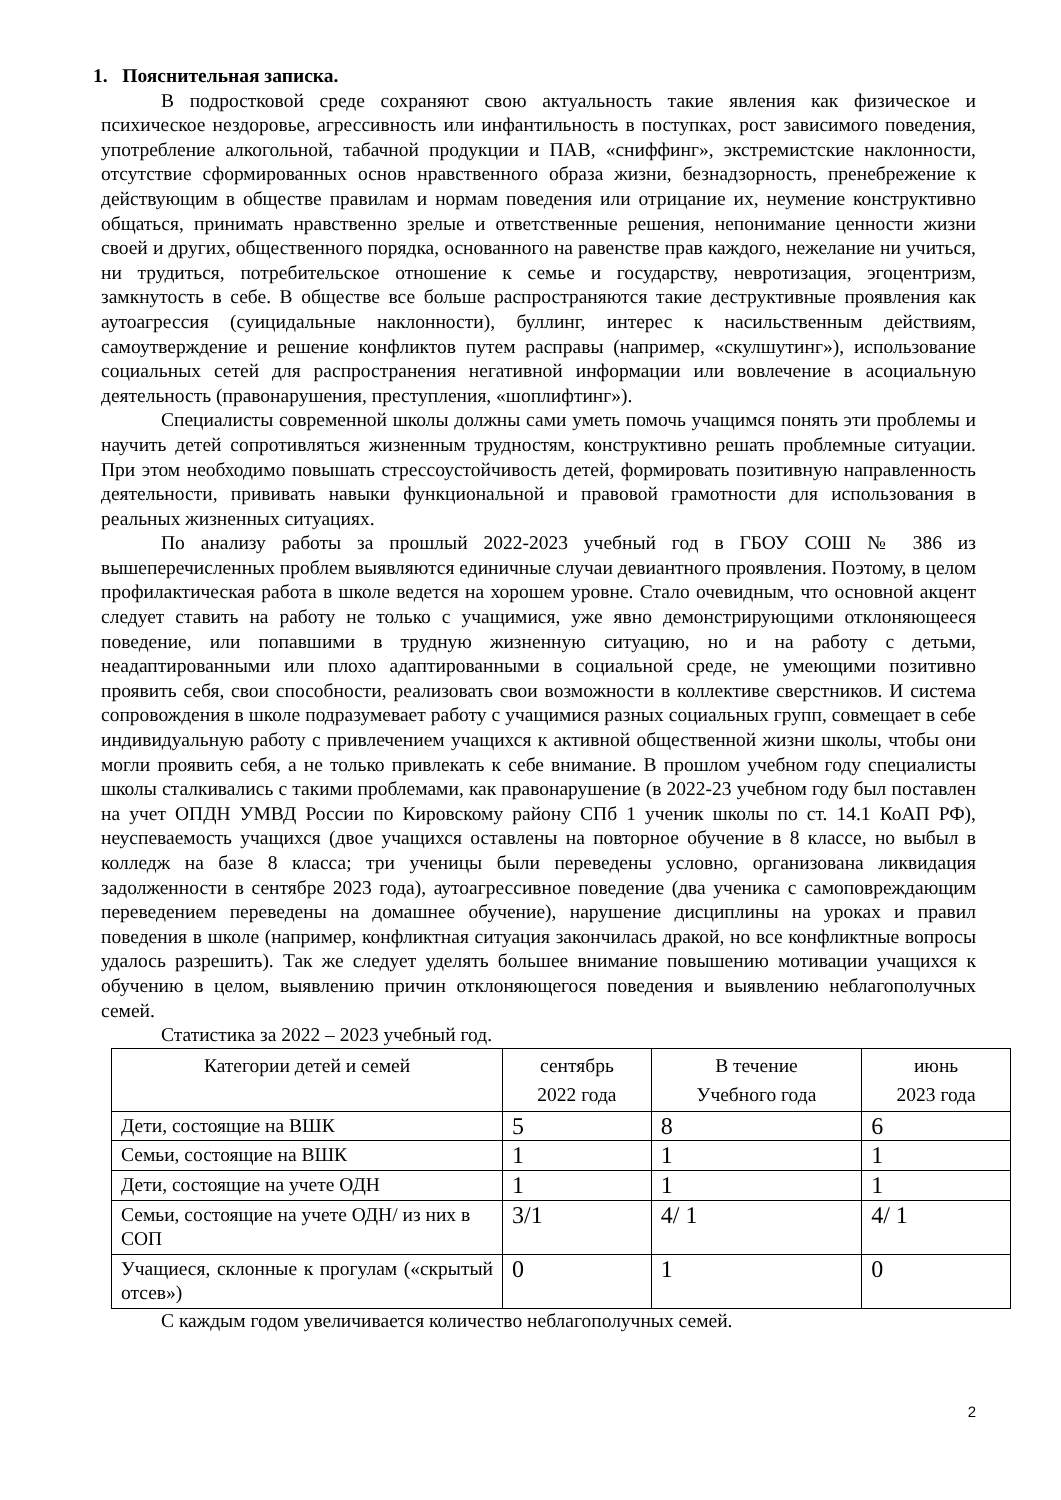1. Пояснительная записка.
В подростковой среде сохраняют свою актуальность такие явления как физическое и психическое нездоровье, агрессивность или инфантильность в поступках, рост зависимого поведения, употребление алкогольной, табачной продукции и ПАВ, «сниффинг», экстремистские наклонности, отсутствие сформированных основ нравственного образа жизни, безнадзорность, пренебрежение к действующим в обществе правилам и нормам поведения или отрицание их, неумение конструктивно общаться, принимать нравственно зрелые и ответственные решения, непонимание ценности жизни своей и других, общественного порядка, основанного на равенстве прав каждого, нежелание ни учиться, ни трудиться, потребительское отношение к семье и государству, невротизация, эгоцентризм, замкнутость в себе. В обществе все больше распространяются такие деструктивные проявления как аутоагрессия (суицидальные наклонности), буллинг, интерес к насильственным действиям, самоутверждение и решение конфликтов путем расправы (например, «скулшутинг»), использование социальных сетей для распространения негативной информации или вовлечение в асоциальную деятельность (правонарушения, преступления, «шоплифтинг»).
Специалисты современной школы должны сами уметь помочь учащимся понять эти проблемы и научить детей сопротивляться жизненным трудностям, конструктивно решать проблемные ситуации. При этом необходимо повышать стрессоустойчивость детей, формировать позитивную направленность деятельности, прививать навыки функциональной и правовой грамотности для использования в реальных жизненных ситуациях.
По анализу работы за прошлый 2022-2023 учебный год в ГБОУ СОШ № 386 из вышеперечисленных проблем выявляются единичные случаи девиантного проявления. Поэтому, в целом профилактическая работа в школе ведется на хорошем уровне. Стало очевидным, что основной акцент следует ставить на работу не только с учащимися, уже явно демонстрирующими отклоняющееся поведение, или попавшими в трудную жизненную ситуацию, но и на работу с детьми, неадаптированными или плохо адаптированными в социальной среде, не умеющими позитивно проявить себя, свои способности, реализовать свои возможности в коллективе сверстников. И система сопровождения в школе подразумевает работу с учащимися разных социальных групп, совмещает в себе индивидуальную работу с привлечением учащихся к активной общественной жизни школы, чтобы они могли проявить себя, а не только привлекать к себе внимание. В прошлом учебном году специалисты школы сталкивались с такими проблемами, как правонарушение (в 2022-23 учебном году был поставлен на учет ОПДН УМВД России по Кировскому району СПб 1 ученик школы по ст. 14.1 КоАП РФ), неуспеваемость учащихся (двое учащихся оставлены на повторное обучение в 8 классе, но выбыл в колледж на базе 8 класса; три ученицы были переведены условно, организована ликвидация задолженности в сентябре 2023 года), аутоагрессивное поведение (два ученика с самоповреждающим переведением переведены на домашнее обучение), нарушение дисциплины на уроках и правил поведения в школе (например, конфликтная ситуация закончилась дракой, но все конфликтные вопросы удалось разрешить). Так же следует уделять большее внимание повышению мотивации учащихся к обучению в целом, выявлению причин отклоняющегося поведения и выявлению неблагополучных семей.
Статистика за 2022 – 2023 учебный год.
| Категории детей и семей | сентябрь 2022 года | В течение Учебного года | июнь 2023 года |
| --- | --- | --- | --- |
| Дети, состоящие на ВШК | 5 | 8 | 6 |
| Семьи, состоящие на ВШК | 1 | 1 | 1 |
| Дети, состоящие на учете ОДН | 1 | 1 | 1 |
| Семьи, состоящие на учете ОДН/ из них в СОП | 3/1 | 4/ 1 | 4/ 1 |
| Учащиеся, склонные к прогулам («скрытый отсев») | 0 | 1 | 0 |
С каждым годом увеличивается количество неблагополучных семей.
2